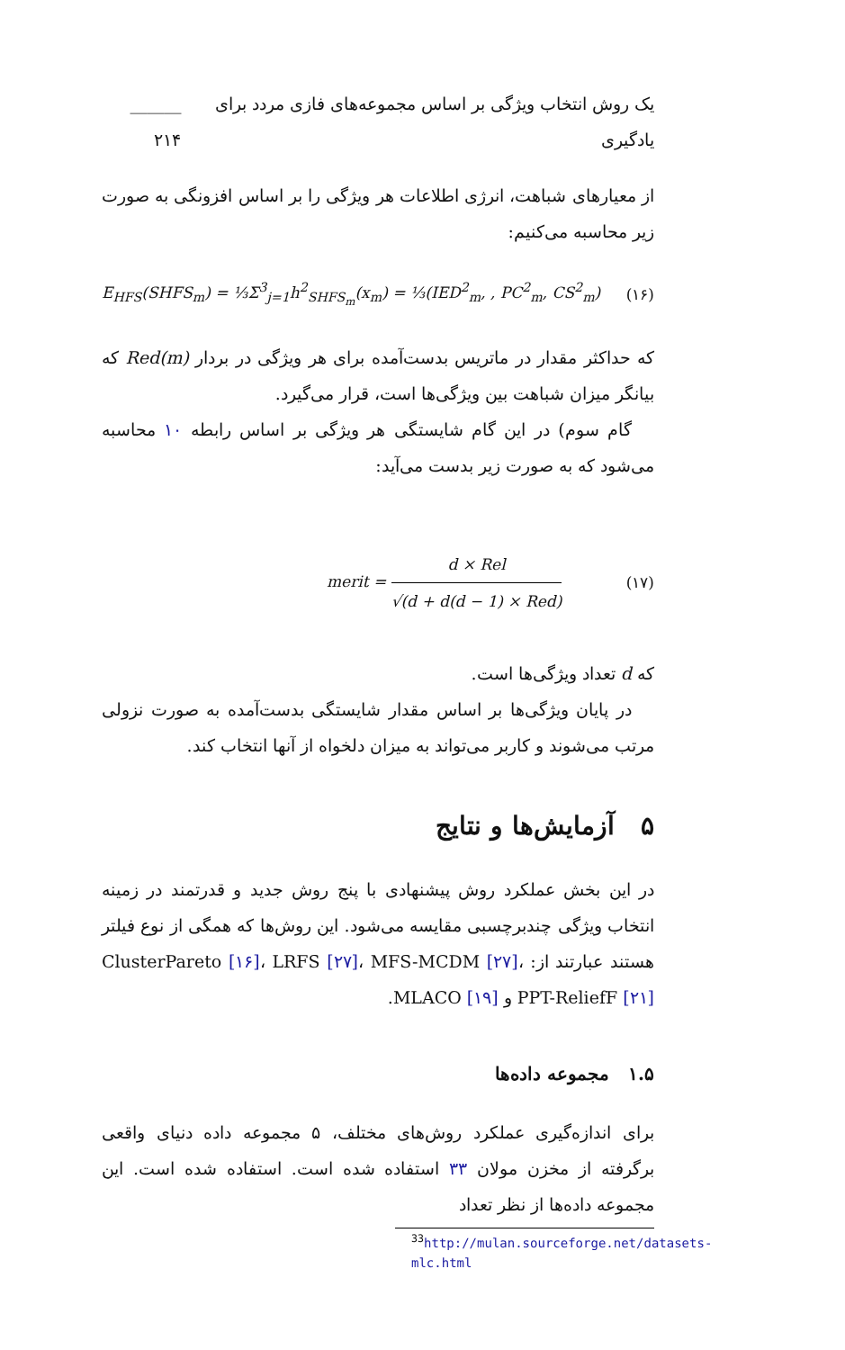یک روش انتخاب ویژگی بر اساس مجموعه‌های فازی مردد برای یادگیری ______ ۲۱۴
از معیارهای شباهت، انرژی اطلاعات هر ویژگی را بر اساس افزونگی به صورت زیر محاسبه می‌کنیم:
E<sub>HFS</sub>(SHFS<sub>m</sub>) = ⅓Σ<sup>3</sup><sub>j=1</sub>h<sup>2</sup><sub>SHFS<sub>m</sub></sub>(x<sub>m</sub>) = ⅓(IED<sup>2</sup><sub>m</sub>, , PC<sup>2</sup><sub>m</sub>, CS<sup>2</sup><sub>m</sub>) (۱۶)
که حداکثر مقدار در ماتریس بدست‌آمده برای هر ویژگی در بردار Red(m) که بیانگر میزان شباهت بین ویژگی‌ها است، قرار می‌گیرد.
گام سوم) در این گام شایستگی هر ویژگی بر اساس رابطه ۱۰ محاسبه می‌شود که به صورت زیر بدست می‌آید:
merit = d × Rel √(d + d(d − 1) × Red) (۱۷)
که d تعداد ویژگی‌ها است.
در پایان ویژگی‌ها بر اساس مقدار شایستگی بدست‌آمده به صورت نزولی مرتب می‌شوند و کاربر می‌تواند به میزان دلخواه از آنها انتخاب کند.
۵ آزمایش‌ها و نتایج
در این بخش عملکرد روش پیشنهادی با پنج روش جدید و قدرتمند در زمینه انتخاب ویژگی چندبرچسبی مقایسه می‌شود. این روش‌ها که همگی از نوع فیلتر هستند عبارتند از: ClusterPareto [۱۶]، LRFS [۲۷]، MFS-MCDM [۲۷]، PPT-ReliefF [۲۱] و MLACO [۱۹].
۱.۵ مجموعه داده‌ها
برای اندازه‌گیری عملکرد روش‌های مختلف، ۵ مجموعه داده دنیای واقعی برگرفته از مخزن مولان ۳۳ استفاده شده است. استفاده شده است. این مجموعه داده‌ها از نظر تعداد
<sup>33</sup> http://mulan.sourceforge.net/datasets-mlc.html